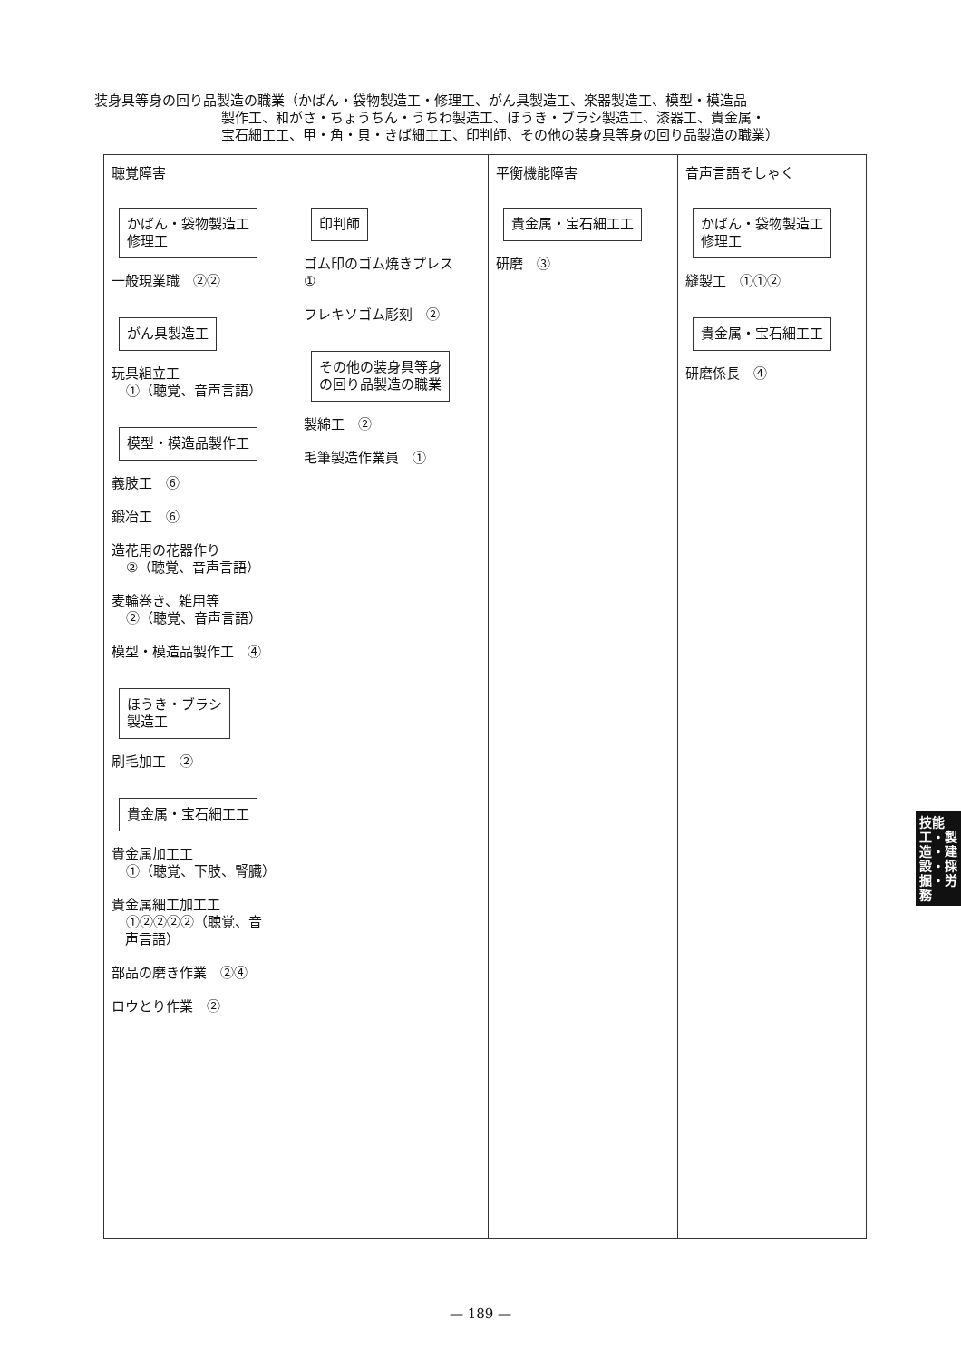装身具等身の回り品製造の職業（かばん・袋物製造工・修理工、がん具製造工、楽器製造工、模型・模造品
製作工、和がさ・ちょうちん・うちわ製造工、ほうき・ブラシ製造工、漆器工、貴金属・
宝石細工工、甲・角・貝・きば細工工、印判師、その他の装身具等身の回り品製造の職業）
| 聴覚障害 | | 平衡機能障害 | 音声言語そしゃく |
| --- | --- | --- | --- |
| かばん・袋物製造工 修理工 一般現業職 ②② がん具製造工 玩具組立工 ①（聴覚、音声言語） 模型・模造品製作工 義肢工 ⑥ 鍛冶工 ⑥ 造花用の花器作り ②（聴覚、音声言語） 麦輪巻き、雑用等 ②（聴覚、音声言語） 模型・模造品製作工 ④ ほうき・ブラシ 製造工 刷毛加工 ② 貴金属・宝石細工工 貴金属加工工 ①（聴覚、下肢、腎臓） 貴金属細工加工工 ①②②②②（聴覚、音 声言語） 部品の磨き作業 ②④ ロウとり作業 ② | 印判師 ゴム印のゴム焼きプレス ① フレキソゴム彫刻 ② その他の装身具等身 の回り品製造の職業 製綿工 ② 毛筆製造作業員 ① | 貴金属・宝石細工工 研磨 ③ | かばん・袋物製造工 修理工 縫製工 ①①② 貴金属・宝石細工工 研磨係長 ④ |
技能工・製造・建設・採掘・労務
— 189 —